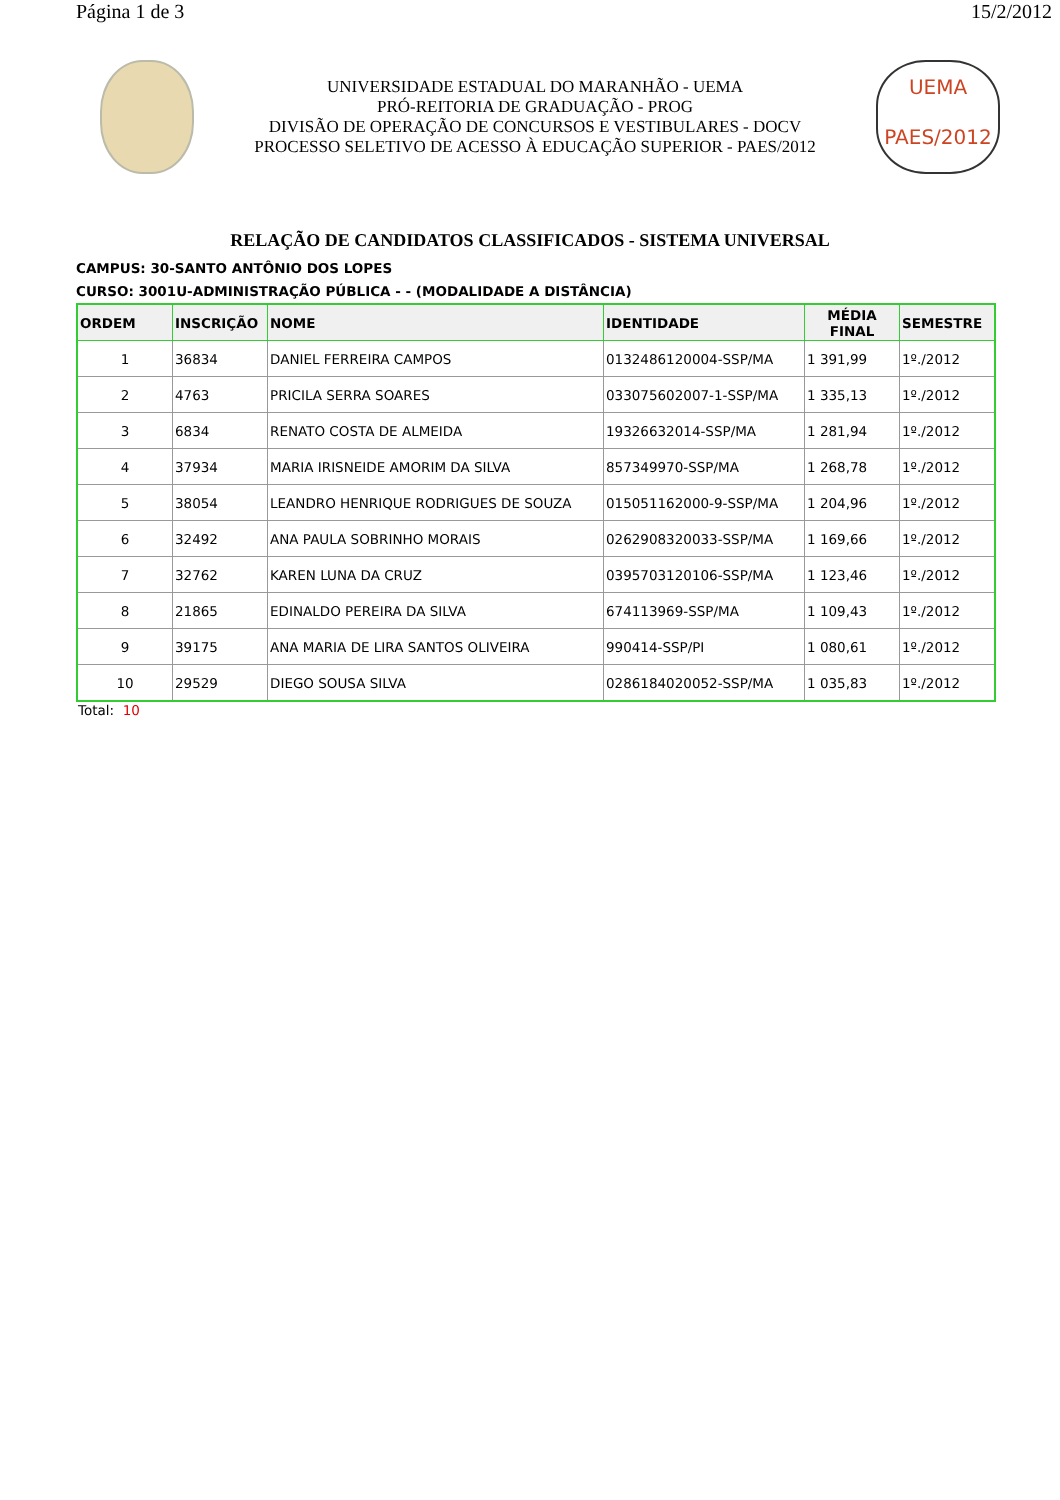Página 1 de 3 15/2/2012
UNIVERSIDADE ESTADUAL DO MARANHÃO - UEMA
PRÓ-REITORIA DE GRADUAÇÃO - PROG
DIVISÃO DE OPERAÇÃO DE CONCURSOS E VESTIBULARES - DOCV
PROCESSO SELETIVO DE ACESSO À EDUCAÇÃO SUPERIOR - PAES/2012
UEMA
PAES/2012
RELAÇÃO DE CANDIDATOS CLASSIFICADOS - SISTEMA UNIVERSAL
CAMPUS: 30-SANTO ANTÔNIO DOS LOPES
CURSO: 3001U-ADMINISTRAÇÃO PÚBLICA - - (MODALIDADE A DISTÂNCIA)
| ORDEM | INSCRIÇÃO | NOME | IDENTIDADE | MÉDIA FINAL | SEMESTRE |
| --- | --- | --- | --- | --- | --- |
| 1 | 36834 | DANIEL FERREIRA CAMPOS | 0132486120004-SSP/MA | 1 391,99 | 1º./2012 |
| 2 | 4763 | PRICILA SERRA SOARES | 033075602007-1-SSP/MA | 1 335,13 | 1º./2012 |
| 3 | 6834 | RENATO COSTA DE ALMEIDA | 19326632014-SSP/MA | 1 281,94 | 1º./2012 |
| 4 | 37934 | MARIA IRISNEIDE AMORIM DA SILVA | 857349970-SSP/MA | 1 268,78 | 1º./2012 |
| 5 | 38054 | LEANDRO HENRIQUE RODRIGUES DE SOUZA | 015051162000-9-SSP/MA | 1 204,96 | 1º./2012 |
| 6 | 32492 | ANA PAULA SOBRINHO MORAIS | 0262908320033-SSP/MA | 1 169,66 | 1º./2012 |
| 7 | 32762 | KAREN LUNA DA CRUZ | 0395703120106-SSP/MA | 1 123,46 | 1º./2012 |
| 8 | 21865 | EDINALDO PEREIRA DA SILVA | 674113969-SSP/MA | 1 109,43 | 1º./2012 |
| 9 | 39175 | ANA MARIA DE LIRA SANTOS OLIVEIRA | 990414-SSP/PI | 1 080,61 | 1º./2012 |
| 10 | 29529 | DIEGO SOUSA SILVA | 0286184020052-SSP/MA | 1 035,83 | 1º./2012 |
Total: 10